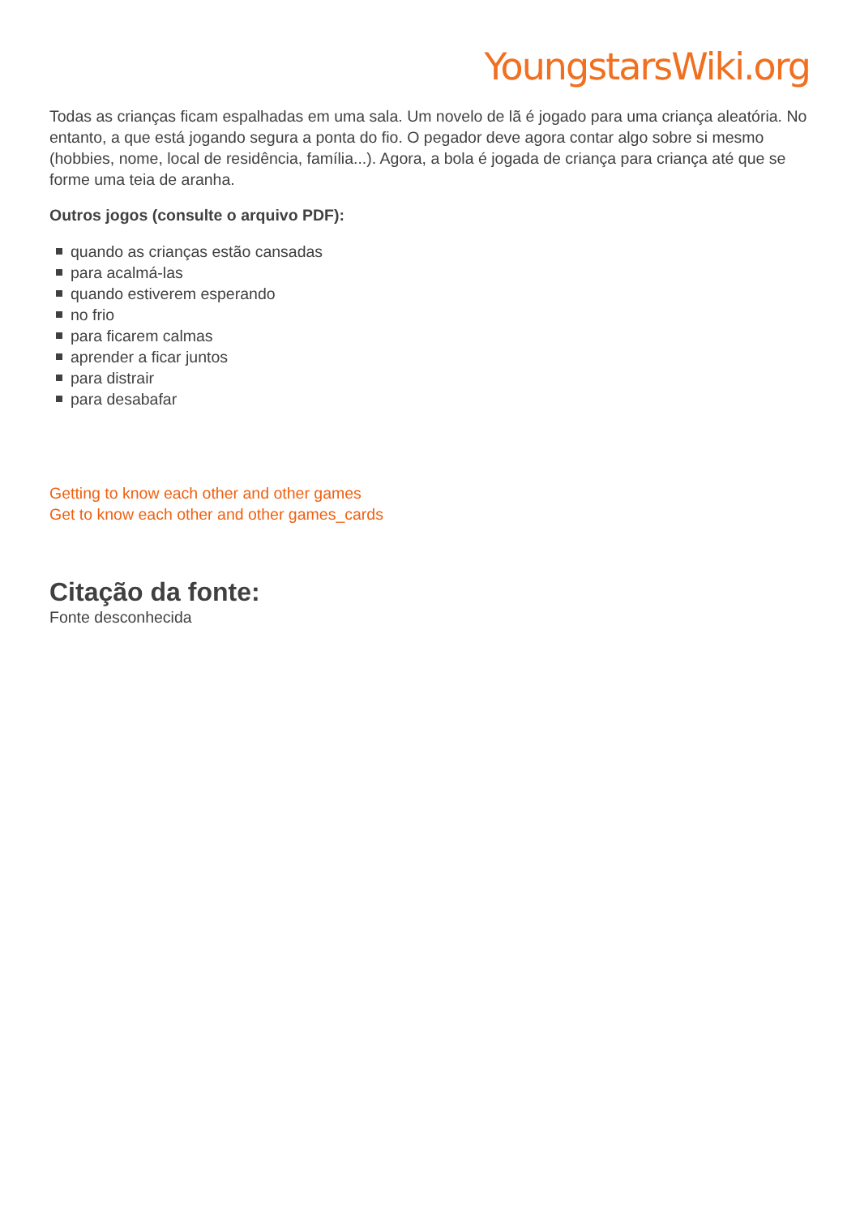YoungstarsWiki.org
Todas as crianças ficam espalhadas em uma sala. Um novelo de lã é jogado para uma criança aleatória. No entanto, a que está jogando segura a ponta do fio. O pegador deve agora contar algo sobre si mesmo (hobbies, nome, local de residência, família...). Agora, a bola é jogada de criança para criança até que se forme uma teia de aranha.
Outros jogos (consulte o arquivo PDF):
quando as crianças estão cansadas
para acalmá-las
quando estiverem esperando
no frio
para ficarem calmas
aprender a ficar juntos
para distrair
para desabafar
Getting to know each other and other games
Get to know each other and other games_cards
Citação da fonte:
Fonte desconhecida